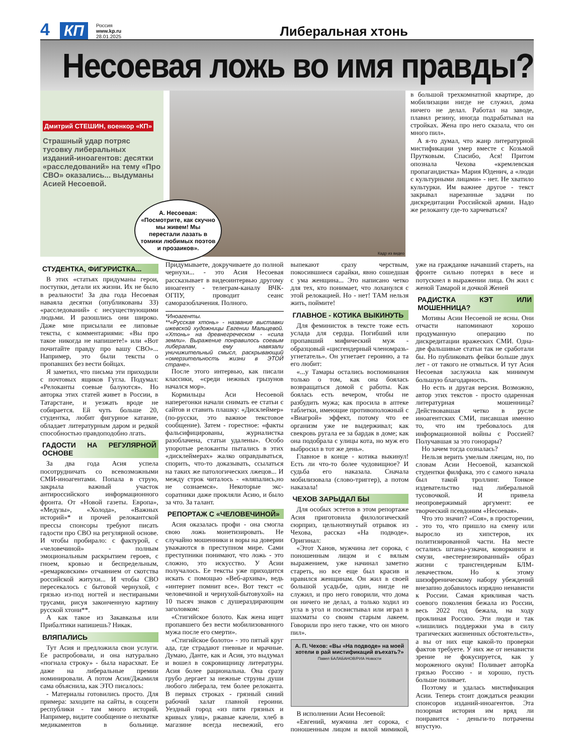4 КП
Россия
www.kp.ru
28.01.2025
Либеральная хтонь
Несоевая ложь во имя правды?
Дмитрий СТЕШИН, военкор «КП»
Страшный удар потряс тусовку либеральных изданий-иноагентов: десятки «расследований» на тему «Про СВО» оказались... выдуманы Асией Несоевой.
А. Несоевая: «Посмотрите, как скучно мы живем! Мы перестали лазать в томики любимых поэтов и прозаиков».
Кадр из видео
в большой трехкомнатной квартире, до мобилизации нигде не служил, дома ничего не делал. Работал на заводе, плавил резину, иногда подрабатывал на стройках. Жена про него сказала, что он много пил».
А я-то думал, что жанр литературной мистификации умер вместе с Козьмой Прутковым. Спасибо, Ася! Притом опознала Чехова «кремлевская пропагандистка» Мария Юденич, а «люди с культурными лицами» - нет. Не хватило культурки. Им важнее другое - текст закрывал нарезанные задачи по дискредитации Российской армии. Надо же релоканту где-то харчеваться?
СТУДЕНТКА, ФИГУРИСТКА...
В этих «статьях придуманы герои, поступки, детали их жизни. Их не было в реальности! За два года Несоевая наваяла десятки (опубликованы 33) «расследований» с несуществующими людьми. И разошлись они широко. Даже мне присылали ее липовые тексты, с комментариями: «Вы про такое никогда не напишете!» или «Вот почитайте правду про вашу СВО»... Например, это были тексты о пропавших без вести бойцах.
Я заметил, что письма эти приходили с почтовых ящиков Гугла. Подумал: «Релоканты соевые балуются». Но авторка этих статей живет в России, в Татарстане, и уезжать вроде не собирается. Ей чуть больше 20, студентка, любит фигурное катание, обладает литературным даром и редкой способностью правдоподобно лгать.
ГАДОСТИ НА РЕГУЛЯРНОЙ ОСНОВЕ
За два года Асия успела посотрудничать со всевозможными СМИ-иноагентами. Попала в струю, закрыла важный участок антироссийского информационного фронта. От «Новой газеты. Европа», «Медузы», «Холода», «Важных историй»* и прочей релокантской прессы спонсоры требуют писать гадости про СВО на регулярной основе. И чтобы пробирало: с фактурой, с «человечиной» - полным эмоциональным раскрытием героев, с гноем, кровью и беспредельным, «ремарковским» отчаянием от скотства российской житухи... И чтобы СВО пересекалось с бытовой чернухой, с грязью из-под ногтей и нестираными трусами, рисуя законченную картину русской хтони**.
А как такое из Закавказья или Прибалтики напишешь? Никак.
ВЛЯПАЛИСЬ
Тут Асия и предложила свои услуги. Ее распробовали, и она натурально «погнала строку» - была нарасхват. Ее даже на либеральные премии номинировали. А потом Асия/Джамиля сама объяснила, как ЭТО писалось:
- Материалы готовились просто. Для примера: заходите на сайты, в соцсети республики - там много историй. Например, видите сообщение о нехватке медикаментов в больнице. Придумываете, докручиваете до полной чернухи... - это Асия Несоевая рассказывает в видеоинтервью другому иноагенту - телеграм-каналу ВЧК-ОГПУ, проводит сеанс саморазоблачения. Полного.
*Иноагенты.
**«Русская хтонь» - название выставки ижевской художницы Евгении Мальцевой. «Хтонь» на древнегреческом - «сила земли». Выражение понравилось соевым либералам, ему навязали уничижительный смысл, раскрывающий «омерзительность жизни в ЭТОЙ стране».
После этого интервью, как писали классики, «среди нежных грызунов начался мор».
Кормильцы Аси Несоевой наперегонки начали снимать ее статьи с сайтов и ставить плашку: «Дисклеймер» (по-русски, это важное текстовое сообщение). Затем - горестное: «факты фальсифицированы, журналистка разоблачена, статьи удалены». Особо упоротые релоканты пытались в этих «дисклеймерах» жалко оправдываться, спорить, что-то доказывать, ссылаться на таких же патологических лжецов... И между строк читалось - «вляпались,но не сознаемся». Некоторые экс-соратники даже прокляли Асию, и было за что. За талант.
РЕПОРТАЖ С «ЧЕЛОВЕЧИНОЙ»
Асия оказалась профи - она смогла свою ложь монетизировать. Не случайно мошенники и воры на доверии уважаются в преступном мире. Сами преступники понимают, что ложь - это сложно, это искусство. У Асии получалось. Ее тексты уже приходится искать с помощью «Веб-архива», ведь «интернет помнит все». Вот текст «с человечиной и чернухой-бытовухой» на 10 тысяч знаков с душераздирающим заголовком:
«Стигийское болото. Как жена ищет пропавшего без вести мобилизованного мужа после его смерти».
«Стигийское болото» - это пятый круг ада, где страдают гневные и мрачные. Думаю, Данте, как и Асия, это выдумал и вошел в сокровищницу литературы. Асия более рациональна. Она сразу грубо дергает за нежные струны души любого либерала, тем более релоканта. В первых строках - грязный синий рабочий халат главной героини. Уездный город «из пяти грязных и кривых улиц», ржавые качели, хлеб в магазине всегда несвежий, его выпекают сразу черствым, покосившиеся сарайки, явно сошедшая с ума женщина... Это написано четко для тех, кто понимает, что лоханулся с этой релокацией. Но - нет! ТАМ нельзя жить, поймите!
ГЛАВНОЕ - КОТИКА ВЫКИНУТЬ
Для феминисток в тексте тоже есть услада для сердца. Погибший или пропавший мифический муж - образцовый «цисгендерный членомразь-угнетатель». Он угнетает героиню, а та его любит:
«...у Тамары остались воспоминания только о том, как она боялась возвращаться домой с работы. Как боялась есть вечером, чтобы не разбудить мужа; как просила в аптеке таблетки, имеющие противоположный с «Виагрой» эффект, потому что ее организм уже не выдерживал; как свекровь ругала ее за бардак в доме; как она подобрала с улицы кота, но муж его выбросил в тот же день».
Главное в конце - котика выкинул! Есть ли что-то более чудовищное? И судьба его наказала. Сначала мобилизовала (слово-триггер), а потом наказала!
ЧЕХОВ ЗАРЫДАЛ БЫ
Для особых эстетов в этом репортаже Асия приготовила филологический сюрприз, цельнотянутый отрывок из Чехова, рассказ «На подводе». Оригинал:
«Этот Ханов, мужчина лет сорока, с поношенным лицом и с вялым выражением, уже начинал заметно стареть, но все еще был красив и нравился женщинам. Он жил в своей большой усадьбе, один, нигде не служил, и про него говорили, что дома он ничего не делал, а только ходил из угла в угол и посвистывал или играл в шахматы со своим старым лакеем. Говорили про него также, что он много пил».
А. П. Чехов: «Вы «На подводе» на моей хотели в рай мистификаций въехать?»
Павел БАЛАБАНОВ/РИА Новости
В исполнении Асии Несоевой:
«Евгений, мужчина лет сорока, с поношенным лицом и вялой мимикой, уже на гражданке начавший стареть, на фронте сильно потерял в весе и потускнел в выражении лица. Он жил с женой Тамарой и дочкой Женей
РАДИСТКА КЭТ ИЛИ МОШЕННИЦА?
Мотивы Асии Несоевой не ясны. Они отчасти напоминают хорошо продуманную операцию по дискредитации вражеских СМИ. Одна-две фальшивые статьи так не сработали бы. Но публиковать фейки больше двух лет - от такого не отмыться. И тут Асия Несоевая заслужила как минимум большую благодарность.
Но есть и другая версия. Возможно, автор этих текстов - просто одаренная литературная мошенница? Действовавшая четко в русле иноагентских СМИ, писавшая именно то, что им требовалось для информационной войны с Россией? Получавшая за это гонорары?
Но зачем тогда созналась?
Нельзя верить умелым лжецам, но, по словам Асии Несоевой, казанской студентки филфака, это с самого начала был такой троллинг. Тонкое издевательство над либеральной тусовочкой. И привела неопровержимый аргумент: ее творческий псевдоним «Несоевая».
Что это значит? «Соя», в просторечии, - это то, что пришло на смену или выросло из хипстеров, их политизированной части. На месте остались штаны-узкачи, коворкинги и смузи, «вестернезированный» образ жизни с трансгендерным БЛМ-левачеством. Но к этому шизофреническому набору убеждений внезапно добавилось изрядно ненависти к России. Самая крикливая часть соевого поколения бежала из России, весь 2022 год бежала, на ходу проклиная Россию. Эти люди и так «лишились поддержки ума в силу трагических жизненных обстоятельств», а вы от них еще какой-то проверки фактов требуете. У них же от ненависти зрение не фокусируется, как у мороженого окуня! Поливает авторКа грязью Россию - и хорошо, пусть больше поливает.
Поэтому и удалась мистификация Асии. Теперь стоит дождаться реакции спонсоров изданий-иноагентов. Эта позорная история им вряд ли понравится - деньги-то потрачены впустую.